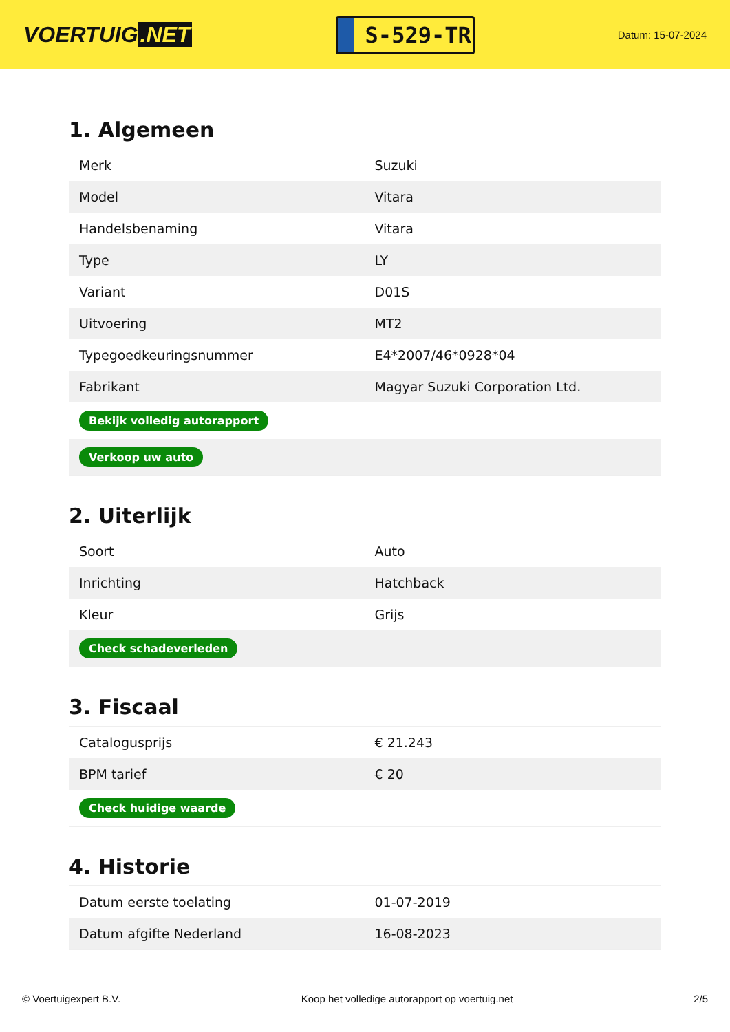VOERTUIG.NET
S-529-TR
Datum: 15-07-2024
1. Algemeen
| Merk | Suzuki |
| Model | Vitara |
| Handelsbenaming | Vitara |
| Type | LY |
| Variant | D01S |
| Uitvoering | MT2 |
| Typegoedkeuringsnummer | E4*2007/46*0928*04 |
| Fabrikant | Magyar Suzuki Corporation Ltd. |
| Bekijk volledig autorapport | |
| Verkoop uw auto | |
2. Uiterlijk
| Soort | Auto |
| Inrichting | Hatchback |
| Kleur | Grijs |
| Check schadeverleden | |
3. Fiscaal
| Catalogusprijs | € 21.243 |
| BPM tarief | € 20 |
| Check huidige waarde | |
4. Historie
| Datum eerste toelating | 01-07-2019 |
| Datum afgifte Nederland | 16-08-2023 |
© Voertuigexpert B.V. Koop het volledige autorapport op voertuig.net 2/5